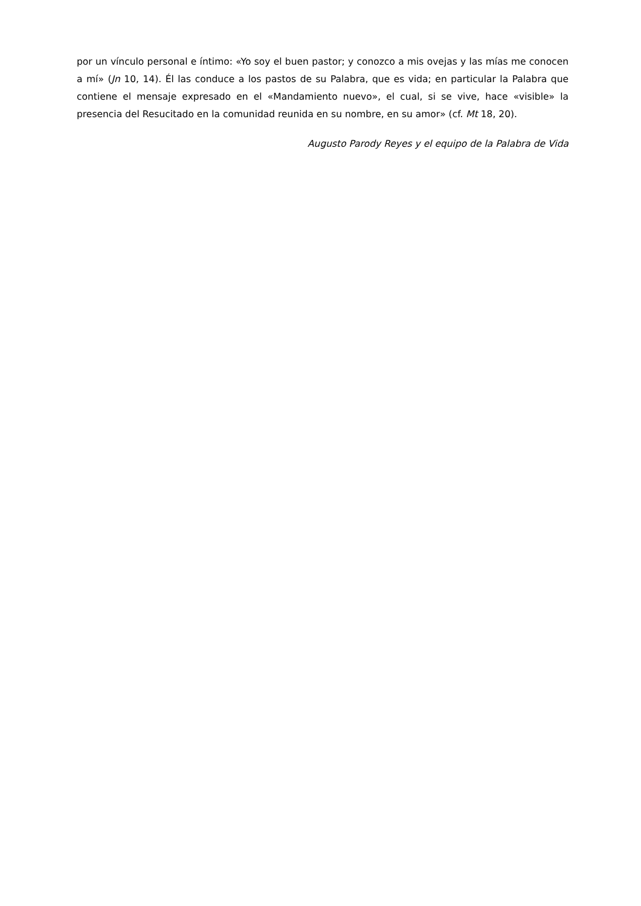por un vínculo personal e íntimo: «Yo soy el buen pastor; y conozco a mis ovejas y las mías me conocen a mí» (Jn 10, 14). Él las conduce a los pastos de su Palabra, que es vida; en particular la Palabra que contiene el mensaje expresado en el «Mandamiento nuevo», el cual, si se vive, hace «visible» la presencia del Resucitado en la comunidad reunida en su nombre, en su amor» (cf. Mt 18, 20).
Augusto Parody Reyes y el equipo de la Palabra de Vida